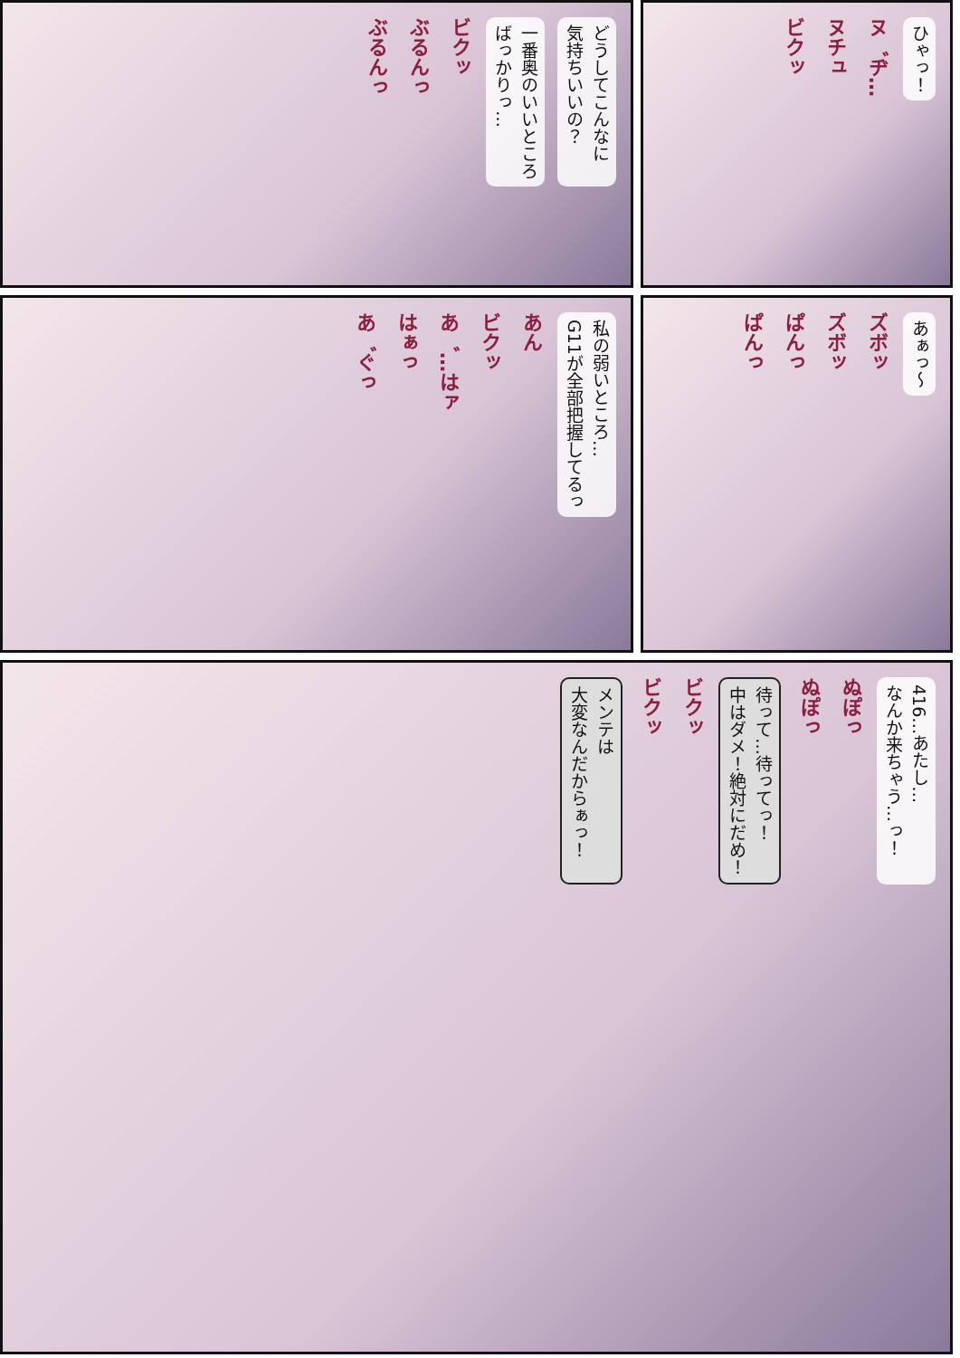どうしてこんなに
気持ちいいの？
一番奥のいいところ
ばっかりっ…
ビクッ
ぶるんっ
ぶるんっ
ひゃっ！
ヌ゛ヂ…
ヌチュ
ビクッ
私の弱いところ…
G11が全部把握してるっ
あん
ビクッ
あ゛…はァ
はぁっ
あ゛ぐっ
あぁっ〜
ズボッ
ズボッ
ぱんっ
ぱんっ
416…あたし…
なんか来ちゃう…っ！
ぬぽっ
ぬぽっ
待って…待ってっ！
中はダメ！絶対にだめ！
ビクッ
ビクッ
メンテは
大変なんだからぁっ！